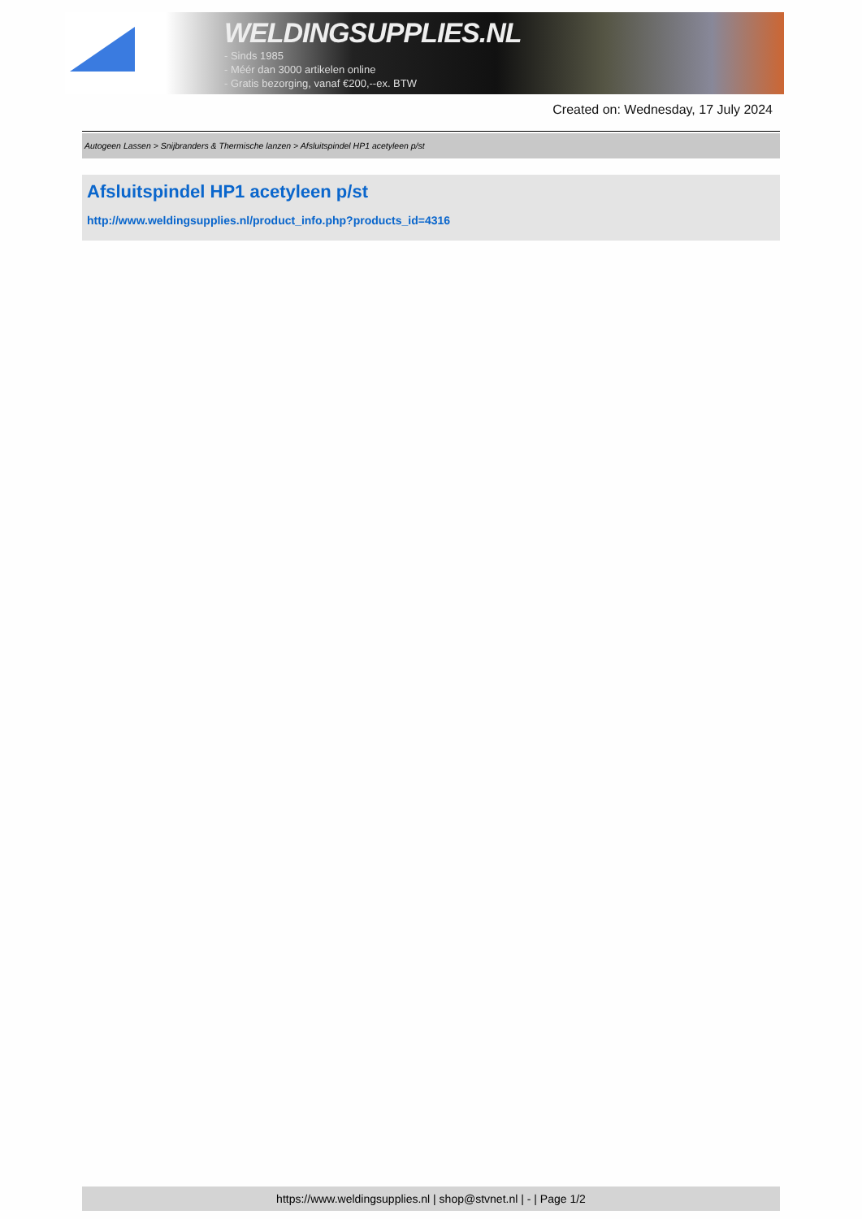WELDINGSUPPLIES.NL
- Sinds 1985
- Méér dan 3000 artikelen online
- Gratis bezorging, vanaf €200,--ex. BTW
Created on: Wednesday, 17 July 2024
Autogeen Lassen > Snijbranders & Thermische lanzen > Afsluitspindel HP1 acetyleen p/st
Afsluitspindel HP1 acetyleen p/st
http://www.weldingsupplies.nl/product_info.php?products_id=4316
https://www.weldingsupplies.nl | shop@stvnet.nl | - | Page 1/2